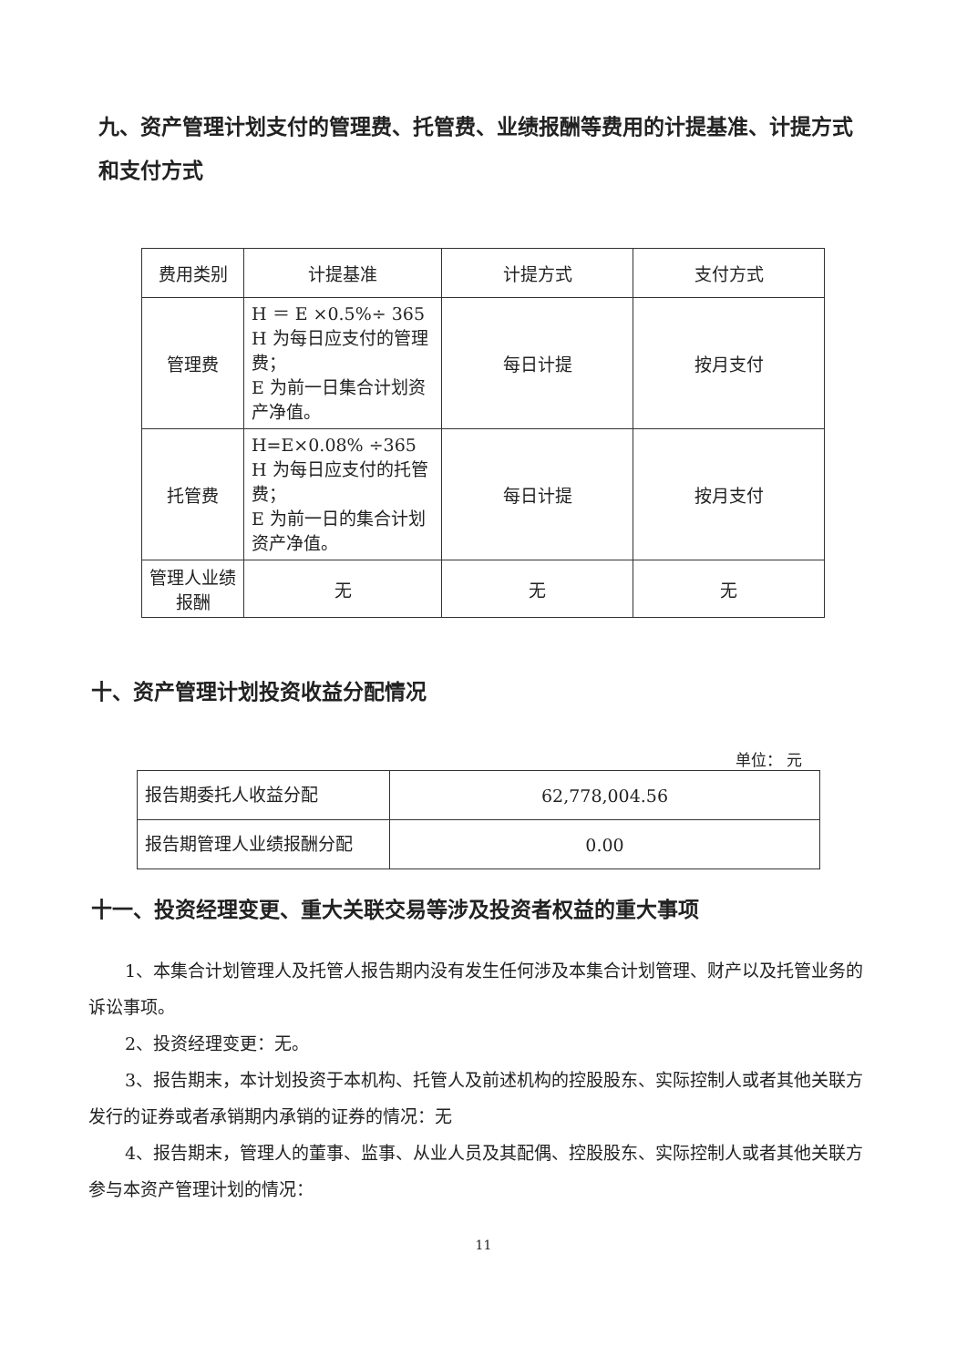九、资产管理计划支付的管理费、托管费、业绩报酬等费用的计提基准、计提方式和支付方式
| 费用类别 | 计提基准 | 计提方式 | 支付方式 |
| --- | --- | --- | --- |
| 管理费 | H ＝ E ×0.5%÷ 365 H 为每日应支付的管理费； E 为前一日集合计划资产净值。 | 每日计提 | 按月支付 |
| 托管费 | H=E×0.08% ÷365 H 为每日应支付的托管费； E 为前一日的集合计划资产净值。 | 每日计提 | 按月支付 |
| 管理人业绩报酬 | 无 | 无 | 无 |
十、资产管理计划投资收益分配情况
单位： 元
| 报告期委托人收益分配 | 62,778,004.56 |
| 报告期管理人业绩报酬分配 | 0.00 |
十一、投资经理变更、重大关联交易等涉及投资者权益的重大事项
1、本集合计划管理人及托管人报告期内没有发生任何涉及本集合计划管理、财产以及托管业务的诉讼事项。
2、投资经理变更：无。
3、报告期末，本计划投资于本机构、托管人及前述机构的控股股东、实际控制人或者其他关联方发行的证券或者承销期内承销的证券的情况：无
4、报告期末，管理人的董事、监事、从业人员及其配偶、控股股东、实际控制人或者其他关联方参与本资产管理计划的情况：
11